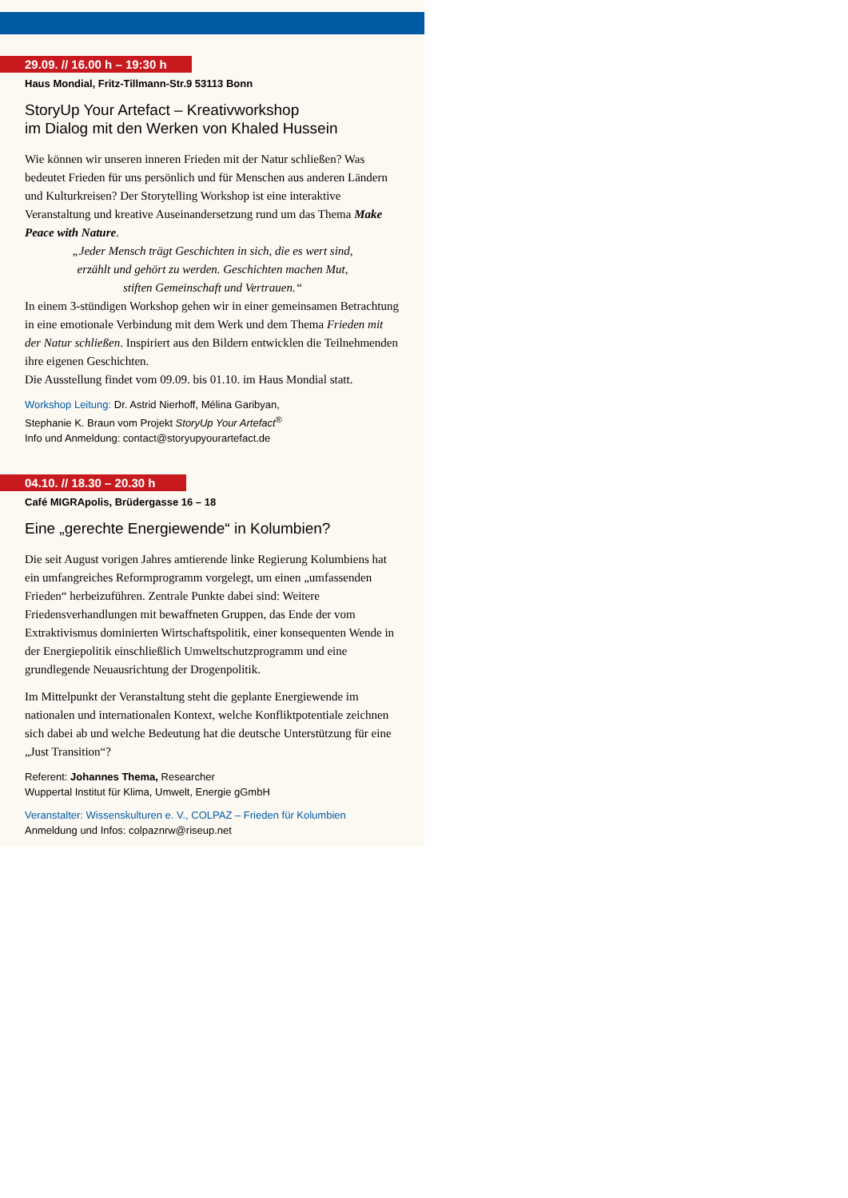29.09. // 16.00 h – 19:30 h
Haus Mondial, Fritz-Tillmann-Str.9 53113 Bonn
StoryUp Your Artefact – Kreativworkshop
im Dialog mit den Werken von Khaled Hussein
Wie können wir unseren inneren Frieden mit der Natur schließen? Was bedeutet Frieden für uns persönlich und für Menschen aus anderen Ländern und Kulturkreisen? Der Storytelling Workshop ist eine interaktive Veranstaltung und kreative Auseinandersetzung rund um das Thema Make Peace with Nature.
„Jeder Mensch trägt Geschichten in sich, die es wert sind,
erzählt und gehört zu werden. Geschichten machen Mut,
stiften Gemeinschaft und Vertrauen.“
In einem 3-stündigen Workshop gehen wir in einer gemeinsamen Betrachtung in eine emotionale Verbindung mit dem Werk und dem Thema Frieden mit der Natur schließen. Inspiriert aus den Bildern entwicklen die Teilnehmenden ihre eigenen Geschichten.
Die Ausstellung findet vom 09.09. bis 01.10. im Haus Mondial statt.
Workshop Leitung: Dr. Astrid Nierhoff, Mélina Garibyan,
Stephanie K. Braun vom Projekt StoryUp Your Artefact<sup>®</sup>
Info und Anmeldung: contact@storyupyourartefact.de
04.10. // 18.30 – 20.30 h
Café MIGRApolis, Brüdergasse 16 – 18
Eine „gerechte Energiewende“ in Kolumbien?
Die seit August vorigen Jahres amtierende linke Regierung Kolumbiens hat ein umfangreiches Reformprogramm vorgelegt, um einen „umfassenden Frieden“ herbeizuführen. Zentrale Punkte dabei sind: Weitere Friedensverhandlungen mit bewaffneten Gruppen, das Ende der vom Extraktivismus dominierten Wirtschaftspolitik, einer konsequenten Wende in der Energiepolitik einschließlich Umweltschutzprogramm und eine grundlegende Neuausrichtung der Drogenpolitik.
Im Mittelpunkt der Veranstaltung steht die geplante Energiewende im nationalen und internationalen Kontext, welche Konfliktpotentiale zeichnen sich dabei ab und welche Bedeutung hat die deutsche Unterstützung für eine „Just Transition“?
Referent: Johannes Thema, Researcher
Wuppertal Institut für Klima, Umwelt, Energie gGmbH
Veranstalter: Wissenskulturen e. V., COLPAZ – Frieden für Kolumbien
Anmeldung und Infos: colpaznrw@riseup.net